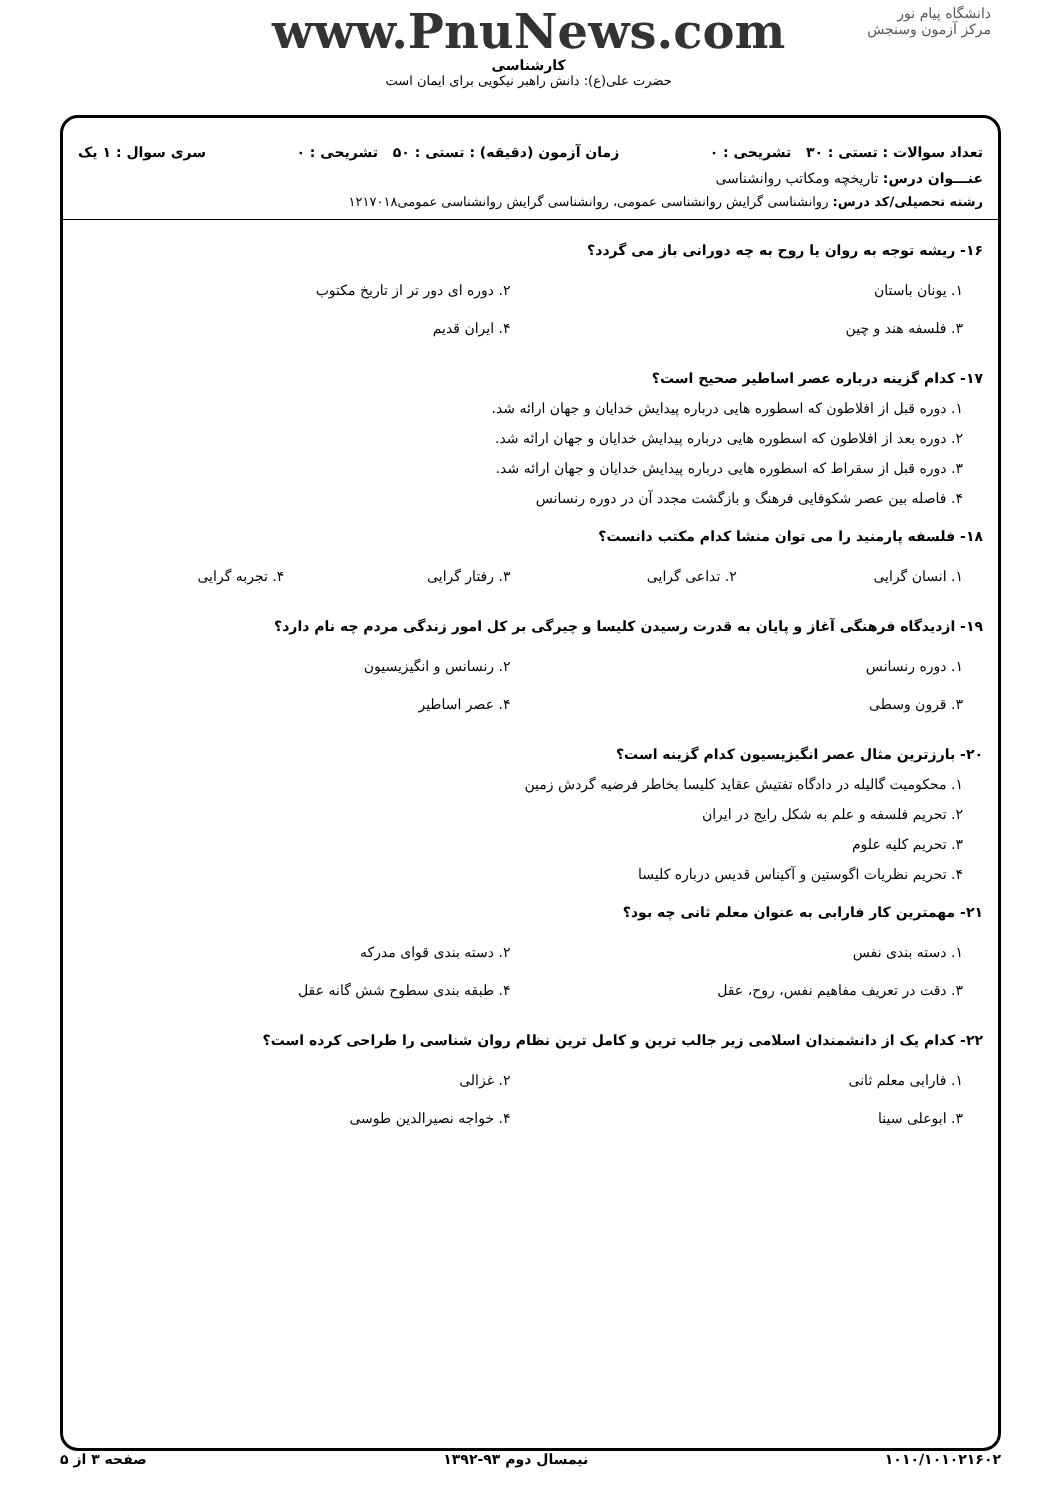دانشگاه پیام نور
مرکز آزمون وسنجش
www.PnuNews.com
کارشناسی
حضرت علی(ع): دانش راهبر نیکویی برای ایمان است
تعداد سوالات : تستی : ۳۰ تشریحی : ۰ زمان آزمون (دقیقه) : تستی : ۵۰ تشریحی : ۰ سری سوال : ۱ یک
عنـــوان درس: تاریخچه ومکاتب روانشناسی
رشته تحصیلی/کد درس: روانشناسی گرایش روانشناسی عمومی، روانشناسی گرایش روانشناسی عمومی۱۲۱۷۰۱۸
۱۶- ریشه توجه به روان یا روح به چه دورانی باز می گردد؟
۱. یونان باستان ۲. دوره ای دور تر از تاریخ مکتوب ۳. فلسفه هند و چین ۴. ایران قدیم
۱۷- کدام گزینه درباره عصر اساطیر صحیح است؟
۱. دوره قبل از افلاطون که اسطوره هایی درباره پیدایش خدایان و جهان ارائه شد.
۲. دوره بعد از افلاطون که اسطوره هایی درباره پیدایش خدایان و جهان ارائه شد.
۳. دوره قبل از سقراط که اسطوره هایی درباره پیدایش خدایان و جهان ارائه شد.
۴. فاصله بین عصر شکوفایی فرهنگ و بازگشت مجدد آن در دوره رنسانس
۱۸- فلسفه پارمنید را می توان منشا کدام مکتب دانست؟
۱. انسان گرایی ۲. تداعی گرایی ۳. رفتار گرایی ۴. تجربه گرایی
۱۹- ازدیدگاه فرهنگی آغاز و پایان به قدرت رسیدن کلیسا و چیرگی بر کل امور زندگی مردم چه نام دارد؟
۱. دوره رنسانس ۲. رنسانس و انگیزیسیون ۳. قرون وسطی ۴. عصر اساطیر
۲۰- بارزترین مثال عصر انگیزیسیون کدام گزینه است؟
۱. محکومیت گالیله در دادگاه تفتیش عقاید کلیسا بخاطر فرضیه گردش زمین
۲. تحریم فلسفه و علم به شکل رایج در ایران
۳. تحریم کلیه علوم
۴. تحریم نظریات اگوستین و آکیناس قدیس درباره کلیسا
۲۱- مهمترین کار فارابی به عنوان معلم ثانی چه بود؟
۱. دسته بندی نفس ۲. دسته بندی قوای مدرکه ۳. دقت در تعریف مفاهیم نفس، روح، عقل ۴. طبقه بندی سطوح شش گانه عقل
۲۲- کدام یک از دانشمندان اسلامی زیر جالب ترین و کامل ترین نظام روان شناسی را طراحی کرده است؟
۱. فارابی معلم ثانی ۲. غزالی ۳. ابوعلی سینا ۴. خواجه نصیرالدین طوسی
۱۰۱۰/۱۰۱۰۲۱۶۰۲ نیمسال دوم ۹۳-۱۳۹۲ صفحه ۳ از ۵